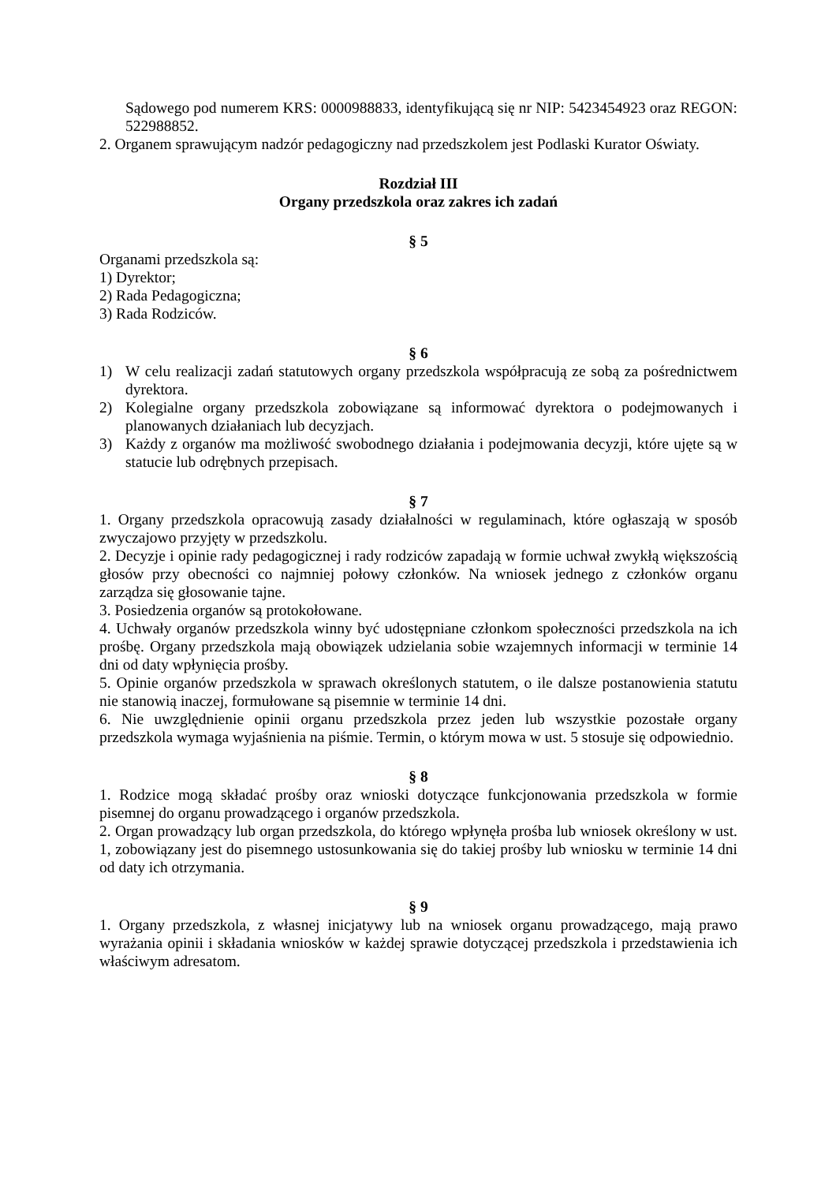Sądowego pod numerem KRS: 0000988833, identyfikującą się nr NIP: 5423454923 oraz REGON: 522988852.
2. Organem sprawującym nadzór pedagogiczny nad przedszkolem jest Podlaski Kurator Oświaty.
Rozdział III
Organy przedszkola oraz zakres ich zadań
§ 5
Organami przedszkola są:
1) Dyrektor;
2) Rada Pedagogiczna;
3) Rada Rodziców.
§ 6
1) W celu realizacji zadań statutowych organy przedszkola współpracują ze sobą za pośrednictwem dyrektora.
2) Kolegialne organy przedszkola zobowiązane są informować dyrektora o podejmowanych i planowanych działaniach lub decyzjach.
3) Każdy z organów ma możliwość swobodnego działania i podejmowania decyzji, które ujęte są w statucie lub odrębnych przepisach.
§ 7
1. Organy przedszkola opracowują zasady działalności w regulaminach, które ogłaszają w sposób zwyczajowo przyjęty w przedszkolu.
2. Decyzje i opinie rady pedagogicznej i rady rodziców zapadają w formie uchwał zwykłą większością głosów przy obecności co najmniej połowy członków. Na wniosek jednego z członków organu zarządza się głosowanie tajne.
3. Posiedzenia organów są protokołowane.
4. Uchwały organów przedszkola winny być udostępniane członkom społeczności przedszkola na ich prośbę. Organy przedszkola mają obowiązek udzielania sobie wzajemnych informacji w terminie 14 dni od daty wpłynięcia prośby.
5. Opinie organów przedszkola w sprawach określonych statutem, o ile dalsze postanowienia statutu nie stanowią inaczej, formułowane są pisemnie w terminie 14 dni.
6. Nie uwzględnienie opinii organu przedszkola przez jeden lub wszystkie pozostałe organy przedszkola wymaga wyjaśnienia na piśmie. Termin, o którym mowa w ust. 5 stosuje się odpowiednio.
§ 8
1. Rodzice mogą składać prośby oraz wnioski dotyczące funkcjonowania przedszkola w formie pisemnej do organu prowadzącego i organów przedszkola.
2. Organ prowadzący lub organ przedszkola, do którego wpłynęła prośba lub wniosek określony w ust. 1, zobowiązany jest do pisemnego ustosunkowania się do takiej prośby lub wniosku w terminie 14 dni od daty ich otrzymania.
§ 9
1. Organy przedszkola, z własnej inicjatywy lub na wniosek organu prowadzącego, mają prawo wyrażania opinii i składania wniosków w każdej sprawie dotyczącej przedszkola i przedstawienia ich właściwym adresatom.